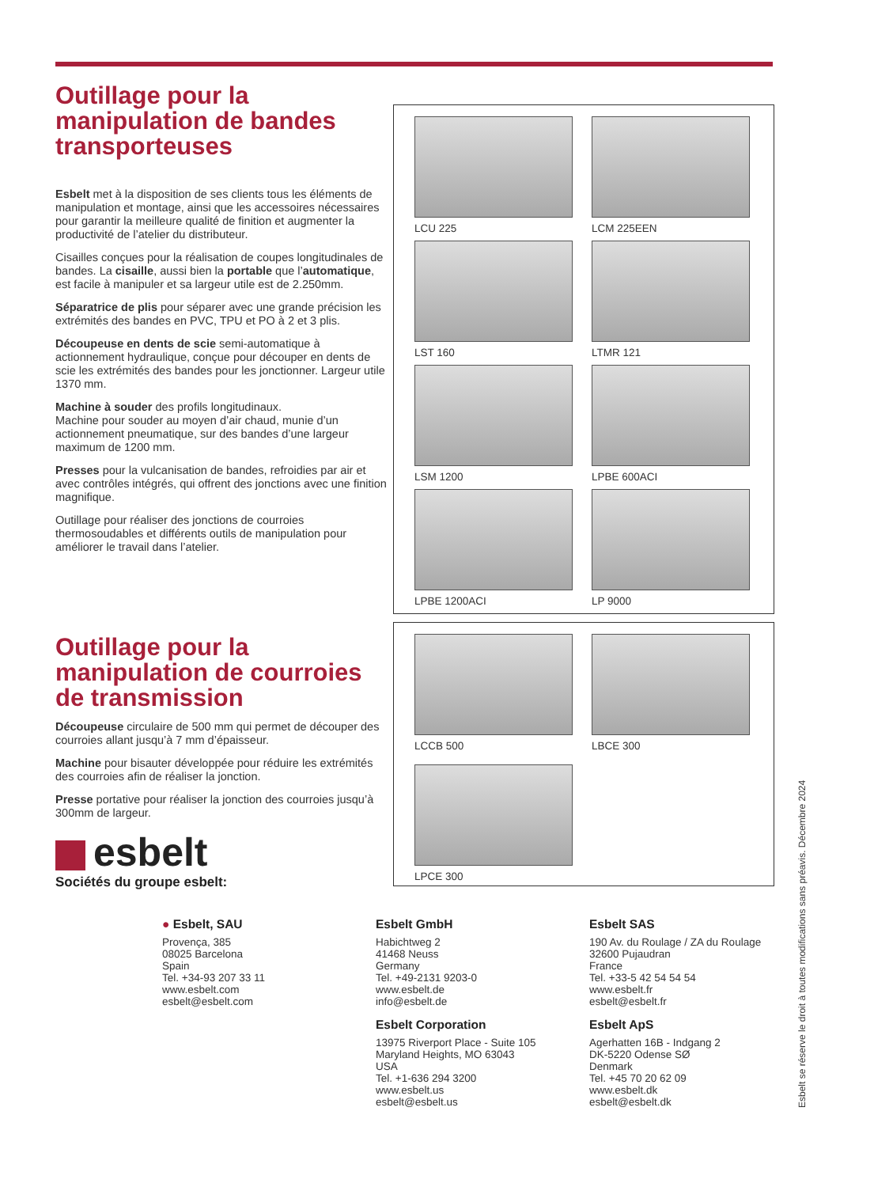Outillage pour la manipulation de bandes transporteuses
Esbelt met à la disposition de ses clients tous les éléments de manipulation et montage, ainsi que les accessoires nécessaires pour garantir la meilleure qualité de finition et augmenter la productivité de l’atelier du distributeur.
Cisailles conçues pour la réalisation de coupes longitudinales de bandes. La cisaille, aussi bien la portable que l’automatique, est facile à manipuler et sa largeur utile est de 2.250mm.
Séparatrice de plis pour séparer avec une grande précision les extrémités des bandes en PVC, TPU et PO à 2 et 3 plis.
Découpeuse en dents de scie semi-automatique à actionnement hydraulique, conçue pour découper en dents de scie les extrémités des bandes pour les jonctionner. Largeur utile 1370 mm.
Machine à souder des profils longitudinaux.
Machine pour souder au moyen d’air chaud, munie d’un actionnement pneumatique, sur des bandes d’une largeur maximum de 1200 mm.
Presses pour la vulcanisation de bandes, refroidies par air et avec contrôles intégrés, qui offrent des jonctions avec une finition magnifique.
Outillage pour réaliser des jonctions de courroies thermosoudables et différents outils de manipulation pour améliorer le travail dans l’atelier.
Outillage pour la manipulation de courroies de transmission
Découpeuse circulaire de 500 mm qui permet de découper des courroies allant jusqu’à 7 mm d’épaisseur.
Machine pour bisauter développée pour réduire les extrémités des courroies afin de réaliser la jonction.
Presse portative pour réaliser la jonction des courroies jusqu’à 300mm de largeur.
esbelt
Sociétés du groupe esbelt:
LCU 225
LCM 225EEN
LST 160
LTMR 121
LSM 1200
LPBE 600ACI
LPBE 1200ACI
LP 9000
LCCB 500
LBCE 300
LPCE 300
● Esbelt, SAU
Provença, 385
08025 Barcelona
Spain
Tel. +34-93 207 33 11
www.esbelt.com
esbelt@esbelt.com
Esbelt GmbH
Habichtweg 2
41468 Neuss
Germany
Tel. +49-2131 9203-0
www.esbelt.de
info@esbelt.de
Esbelt SAS
190 Av. du Roulage / ZA du Roulage
32600 Pujaudran
France
Tel. +33-5 42 54 54 54
www.esbelt.fr
esbelt@esbelt.fr
Esbelt Corporation
13975 Riverport Place - Suite 105
Maryland Heights, MO 63043
USA
Tel. +1-636 294 3200
www.esbelt.us
esbelt@esbelt.us
Esbelt ApS
Agerhatten 16B - Indgang 2
DK-5220 Odense SØ
Denmark
Tel. +45 70 20 62 09
www.esbelt.dk
esbelt@esbelt.dk
Esbelt se réserve le droit à toutes modifications sans préavis. Décembre 2024